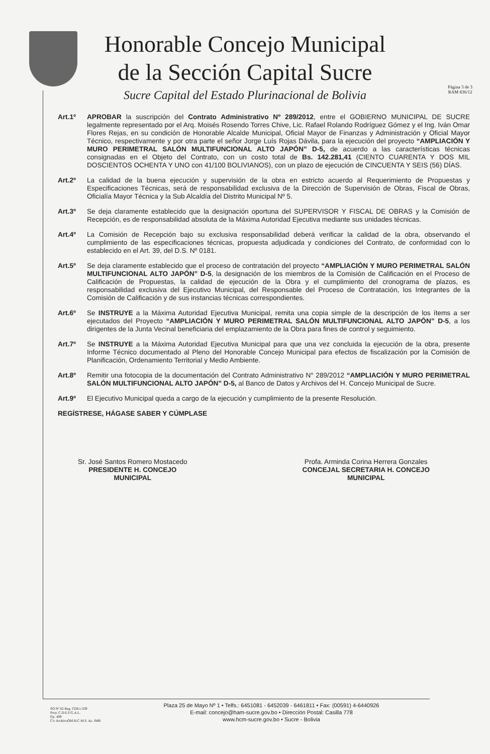Honorable Concejo Municipal
de la Sección Capital Sucre
Sucre Capital del Estado Plurinacional de Bolivia
Página 3 de 3
RAM 836/12
Art.1º APROBAR la suscripción del Contrato Administrativo Nº 289/2012, entre el GOBIERNO MUNICIPAL DE SUCRE legalmente representado por el Arq. Moisés Rosendo Torres Chive, Lic. Rafael Rolando Rodríguez Gómez y el Ing. Iván Omar Flores Rejas, en su condición de Honorable Alcalde Municipal, Oficial Mayor de Finanzas y Administración y Oficial Mayor Técnico, respectivamente y por otra parte el señor Jorge Luís Rojas Dávila, para la ejecución del proyecto “AMPLIACIÓN Y MURO PERIMETRAL SALÓN MULTIFUNCIONAL ALTO JAPÓN” D-5, de acuerdo a las características técnicas consignadas en el Objeto del Contrato, con un costo total de Bs. 142.281,41 (CIENTO CUARENTA Y DOS MIL DOSCIENTOS OCHENTA Y UNO con 41/100 BOLIVIANOS), con un plazo de ejecución de CINCUENTA Y SEIS (56) DÍAS.
Art.2º La calidad de la buena ejecución y supervisión de la obra en estricto acuerdo al Requerimiento de Propuestas y Especificaciones Técnicas, será de responsabilidad exclusiva de la Dirección de Supervisión de Obras, Fiscal de Obras, Oficialía Mayor Técnica y la Sub Alcaldía del Distrito Municipal Nº 5.
Art.3º Se deja claramente establecido que la designación oportuna del SUPERVISOR Y FISCAL DE OBRAS y la Comisión de Recepción, es de responsabilidad absoluta de la Máxima Autoridad Ejecutiva mediante sus unidades técnicas.
Art.4º La Comisión de Recepción bajo su exclusiva responsabilidad deberá verificar la calidad de la obra, observando el cumplimiento de las especificaciones técnicas, propuesta adjudicada y condiciones del Contrato, de conformidad con lo establecido en el Art. 39, del D.S. Nº 0181.
Art.5º Se deja claramente establecido que el proceso de contratación del proyecto “AMPLIACIÓN Y MURO PERIMETRAL SALÓN MULTIFUNCIONAL ALTO JAPÓN” D-5, la designación de los miembros de la Comisión de Calificación en el Proceso de Calificación de Propuestas, la calidad de ejecución de la Obra y el cumplimiento del cronograma de plazos, es responsabilidad exclusiva del Ejecutivo Municipal, del Responsable del Proceso de Contratación, los Integrantes de la Comisión de Calificación y de sus instancias técnicas correspondientes.
Art.6º Se INSTRUYE a la Máxima Autoridad Ejecutiva Municipal, remita una copia simple de la descripción de los ítems a ser ejecutados del Proyecto “AMPLIACIÓN Y MURO PERIMETRAL SALÓN MULTIFUNCIONAL ALTO JAPÓN” D-5, a los dirigentes de la Junta Vecinal beneficiaria del emplazamiento de la Obra para fines de control y seguimiento.
Art.7º Se INSTRUYE a la Máxima Autoridad Ejecutiva Municipal para que una vez concluida la ejecución de la obra, presente Informe Técnico documentado al Pleno del Honorable Concejo Municipal para efectos de fiscalización por la Comisión de Planificación, Ordenamiento Territorial y Medio Ambiente.
Art.8º Remitir una fotocopia de la documentación del Contrato Administrativo N° 289/2012 “AMPLIACIÓN Y MURO PERIMETRAL SALÓN MULTIFUNCIONAL ALTO JAPÓN” D-5, al Banco de Datos y Archivos del H. Concejo Municipal de Sucre.
Art.9º El Ejecutivo Municipal queda a cargo de la ejecución y cumplimiento de la presente Resolución.
REGÍSTRESE, HÁGASE SABER Y CÚMPLASE
Sr. José Santos Romero Mostacedo
PRESIDENTE H. CONCEJO
MUNICIPAL
Profa. Arminda Corina Herrera Gonzales
CONCEJAL SECRETARIA H. CONCEJO
MUNICIPAL
SO Nº 62 Reg. CDE1-339
Proy. C.D.E.F.G.A.L.
Fjs. 409
C/c ArchivoOM.H.C.M.S. As. JMB
Plaza 25 de Mayo Nº 1 • Telfs.: 6451081 - 6452039 - 6461811 • Fax: (00591) 4-6440926
E-mail: concejo@ham-sucre.gov.bo • Dirección Postal: Casilla 778
www.hcm-sucre.gov.bo • Sucre - Bolivia